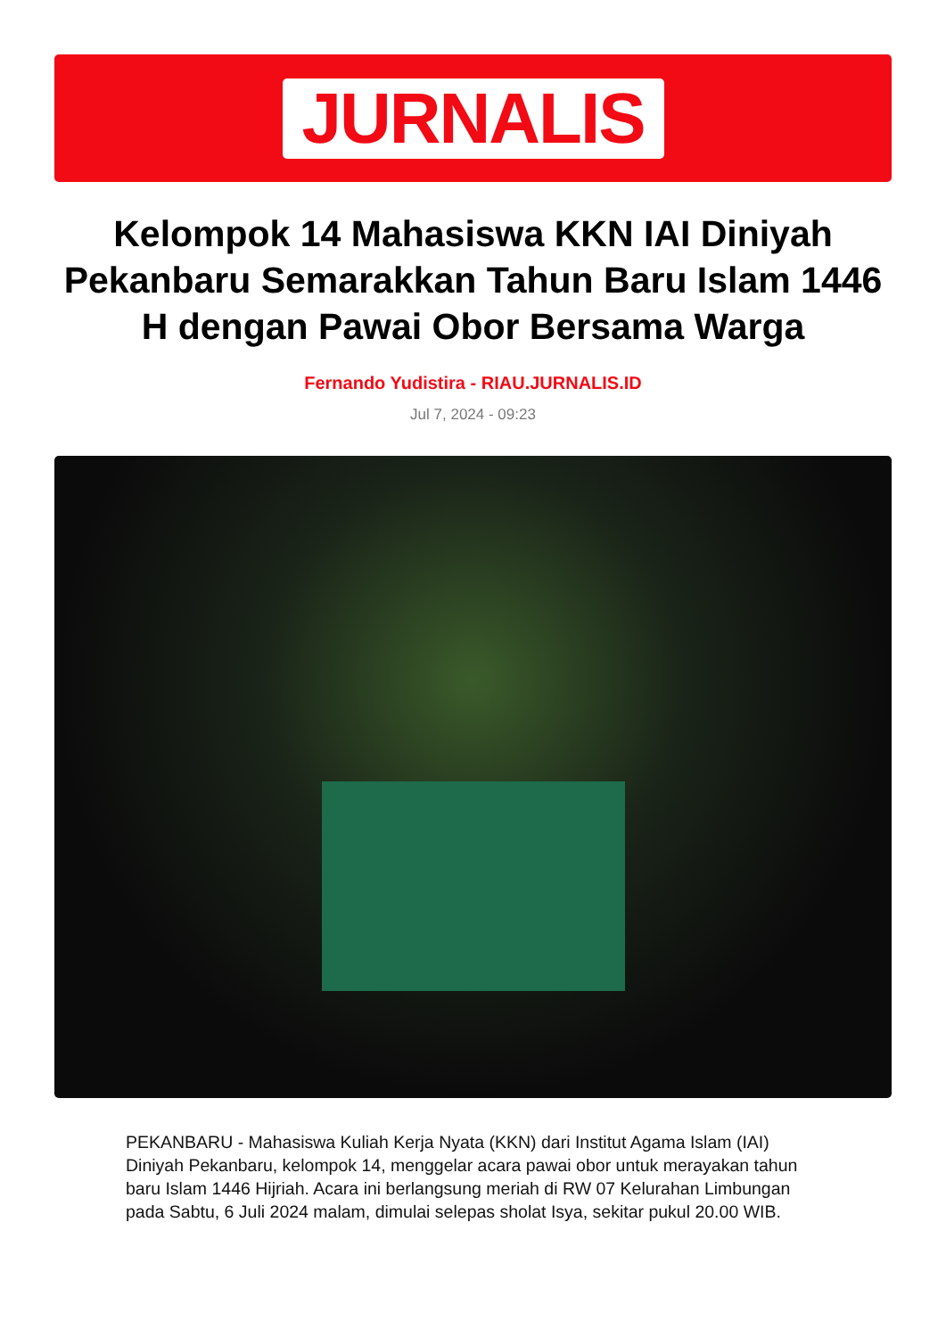JURNALIS
Kelompok 14 Mahasiswa KKN IAI Diniyah Pekanbaru Semarakkan Tahun Baru Islam 1446 H dengan Pawai Obor Bersama Warga
Fernando Yudistira - RIAU.JURNALIS.ID
Jul 7, 2024 - 09:23
PEKANBARU - Mahasiswa Kuliah Kerja Nyata (KKN) dari Institut Agama Islam (IAI) Diniyah Pekanbaru, kelompok 14, menggelar acara pawai obor untuk merayakan tahun baru Islam 1446 Hijriah. Acara ini berlangsung meriah di RW 07 Kelurahan Limbungan pada Sabtu, 6 Juli 2024 malam, dimulai selepas sholat Isya, sekitar pukul 20.00 WIB.